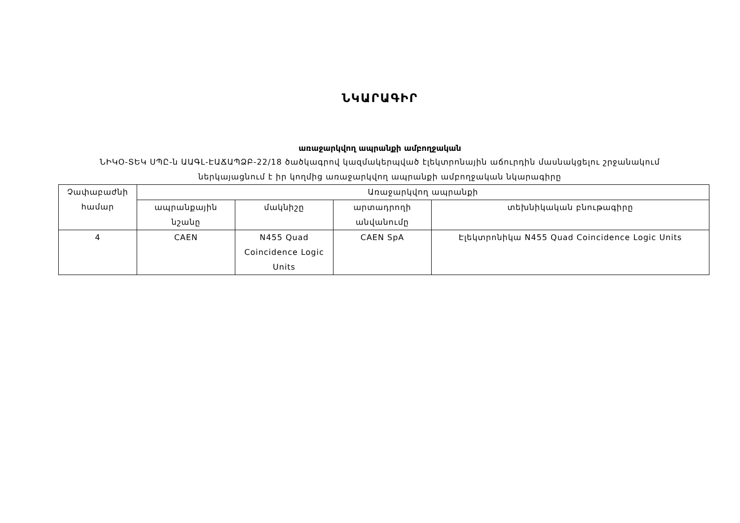ՆԿԱՐԱԳԻՐ
առաջարկվող ապրանքի ամբողջական
ՆԻԿՕ-ՏԵԿ ՍՊԸ-ն ԱԱԳԼ-ԷԱՃԱՊՁԲ-22/18 ծածկագրով կազմակերպված էլեկտրոնային աճուրդին մասնակցելու շրջանակում
ներկայացնում է իր կողմից առաջարկվող ապրանքի ամբողջական նկարագիրը
| Չափաբաժնի համար | Առաջարկվող ապրանքի | | | |
| --- | --- | --- | --- | --- |
| | ապրանքային նշանը | մակնիշը | արտադրողի անվանումը | տեխնիկական բնութագիրը |
| 4 | CAEN | N455 Quad Coincidence Logic Units | CAEN SpA | Էլեկտրոնիկա N455 Quad Coincidence Logic Units |